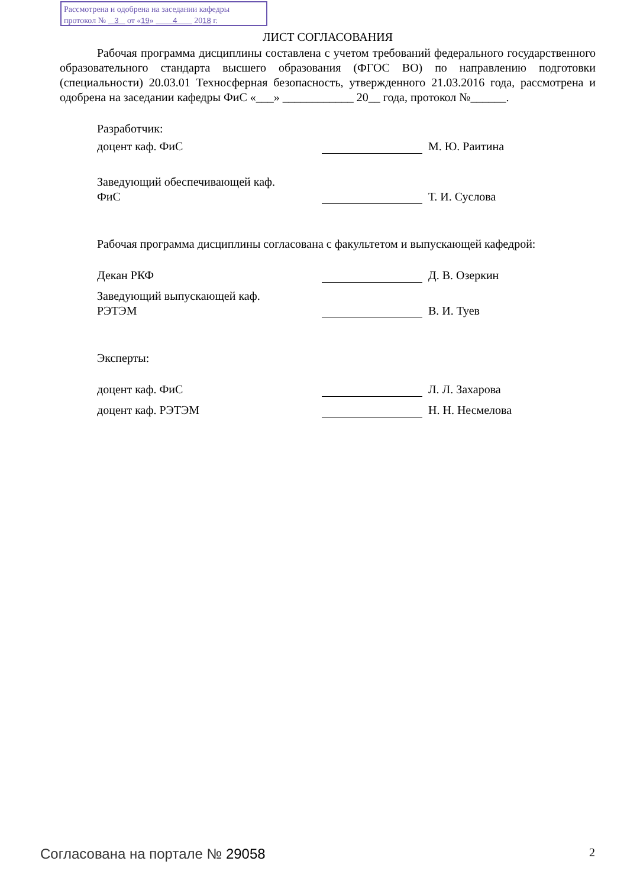Рассмотрена и одобрена на заседании кафедры
протокол № 3 от «19» 4 2018 г.
ЛИСТ СОГЛАСОВАНИЯ
Рабочая программа дисциплины составлена с учетом требований федерального государственного образовательного стандарта высшего образования (ФГОС ВО) по направлению подготовки (специальности) 20.03.01 Техносферная безопасность, утвержденного 21.03.2016 года, рассмотрена и одобрена на заседании кафедры ФиС «___» ____________ 20__ года, протокол №______.
Разработчик:
доцент каф. ФиС М. Ю. Раитина
Заведующий обеспечивающей каф.
ФиС
Т. И. Суслова
Рабочая программа дисциплины согласована с факультетом и выпускающей кафедрой:
Декан РКФ Д. В. Озеркин
Заведующий выпускающей каф.
РЭТЭМ
В. И. Туев
Эксперты:
доцент каф. ФиС Л. Л. Захарова
доцент каф. РЭТЭМ Н. Н. Несмелова
Согласована на портале № 29058 2